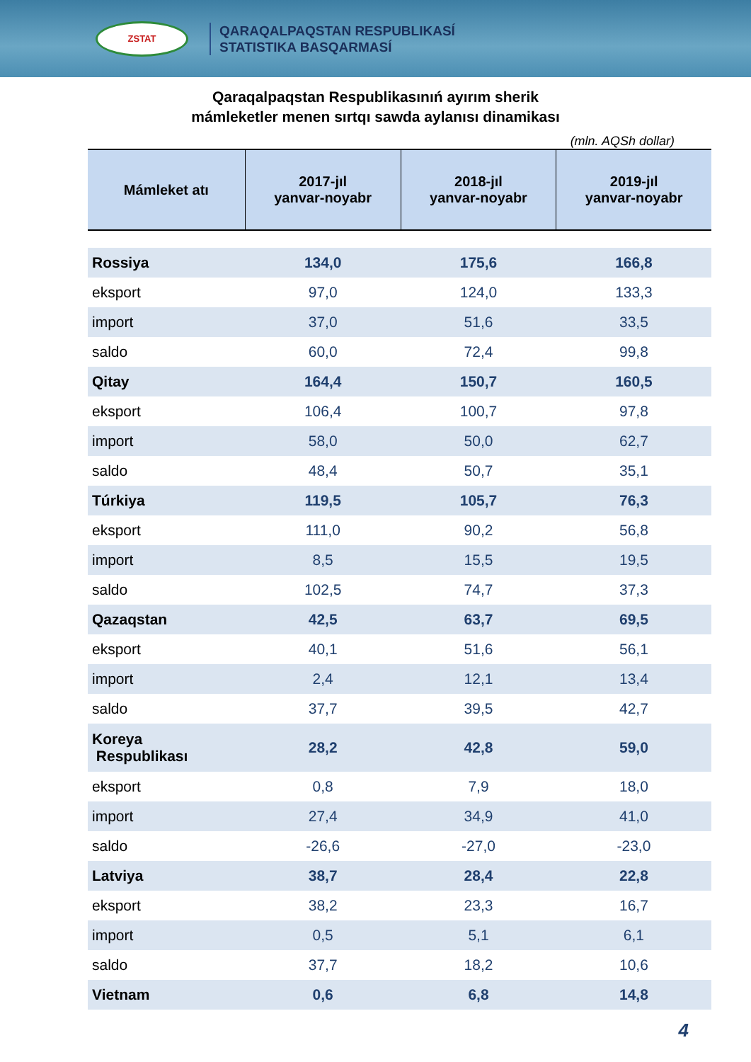ZSTAT
QARAQALPAQSTAN RESPUBLIKASÍ
STATISTIKA BASQARMASÍ
Qaraqalpaqstan Respublikasınıń ayırım sherik
mámleketler menen sırtqı sawda aylanısı dinamikası
(mln. AQSh dollar)
| Mámleket atı | 2017-jıl yanvar-noyabr | 2018-jıl yanvar-noyabr | 2019-jıl yanvar-noyabr |
| --- | --- | --- | --- |
| Rossiya | 134,0 | 175,6 | 166,8 |
| eksport | 97,0 | 124,0 | 133,3 |
| import | 37,0 | 51,6 | 33,5 |
| saldo | 60,0 | 72,4 | 99,8 |
| Qitay | 164,4 | 150,7 | 160,5 |
| eksport | 106,4 | 100,7 | 97,8 |
| import | 58,0 | 50,0 | 62,7 |
| saldo | 48,4 | 50,7 | 35,1 |
| Túrkiya | 119,5 | 105,7 | 76,3 |
| eksport | 111,0 | 90,2 | 56,8 |
| import | 8,5 | 15,5 | 19,5 |
| saldo | 102,5 | 74,7 | 37,3 |
| Qazaqstan | 42,5 | 63,7 | 69,5 |
| eksport | 40,1 | 51,6 | 56,1 |
| import | 2,4 | 12,1 | 13,4 |
| saldo | 37,7 | 39,5 | 42,7 |
| Koreya Respublikası | 28,2 | 42,8 | 59,0 |
| eksport | 0,8 | 7,9 | 18,0 |
| import | 27,4 | 34,9 | 41,0 |
| saldo | -26,6 | -27,0 | -23,0 |
| Latviya | 38,7 | 28,4 | 22,8 |
| eksport | 38,2 | 23,3 | 16,7 |
| import | 0,5 | 5,1 | 6,1 |
| saldo | 37,7 | 18,2 | 10,6 |
| Vietnam | 0,6 | 6,8 | 14,8 |
4